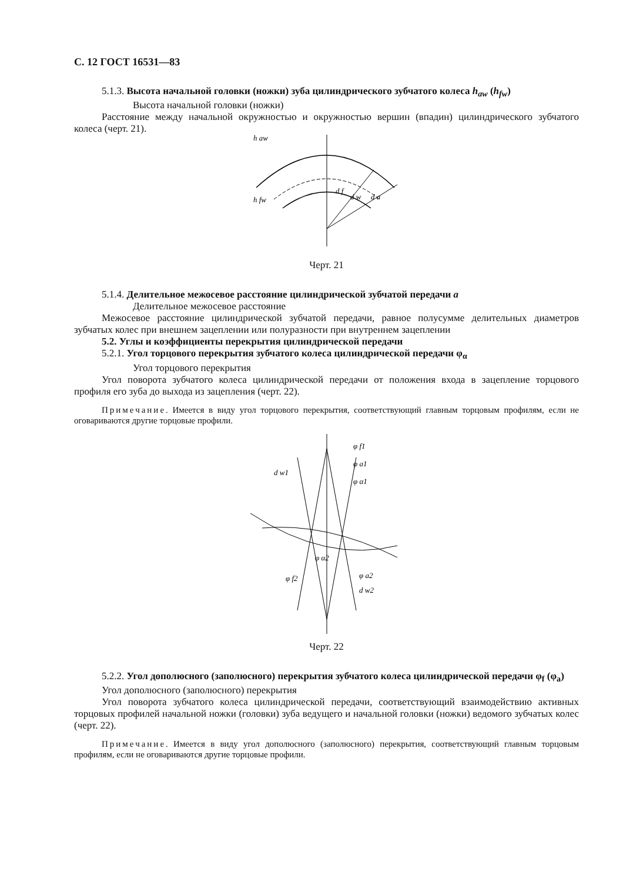С. 12 ГОСТ 16531—83
5.1.3. Высота начальной головки (ножки) зуба цилиндрического зубчатого колеса h<sub>aw</sub> (h<sub>fw</sub>)
Высота начальной головки (ножки)
Расстояние между начальной окружностью и окружностью вершин (впадин) цилиндрического зубчатого колеса (черт. 21).
h aw
h fw
d f
d w
d a
Черт. 21
5.1.4. Делительное межосевое расстояние цилиндрической зубчатой передачи a
Делительное межосевое расстояние
Межосевое расстояние цилиндрической зубчатой передачи, равное полусумме делительных диаметров зубчатых колес при внешнем зацеплении или полуразности при внутреннем зацеплении
5.2. Углы и коэффициенты перекрытия цилиндрической передачи
5.2.1. Угол торцового перекрытия зубчатого колеса цилиндрической передачи φ<sub>α</sub>
Угол торцового перекрытия
Угол поворота зубчатого колеса цилиндрической передачи от положения входа в зацепление торцового профиля его зуба до выхода из зацепления (черт. 22).
Примечание. Имеется в виду угол торцового перекрытия, соответствующий главным торцовым профилям, если не оговариваются другие торцовые профили.
d w1
d w2
φ f1
φ a1
φ α1
φ α2
φ a2
φ f2
Черт. 22
5.2.2. Угол дополюсного (заполюсного) перекрытия зубчатого колеса цилиндрической передачи φ<sub>f</sub> (φ<sub>a</sub>)
Угол дополюсного (заполюсного) перекрытия
Угол поворота зубчатого колеса цилиндрической передачи, соответствующий взаимодействию активных торцовых профилей начальной ножки (головки) зуба ведущего и начальной головки (ножки) ведомого зубчатых колес (черт. 22).
Примечание. Имеется в виду угол дополюсного (заполюсного) перекрытия, соответствующий главным торцовым профилям, если не оговариваются другие торцовые профили.